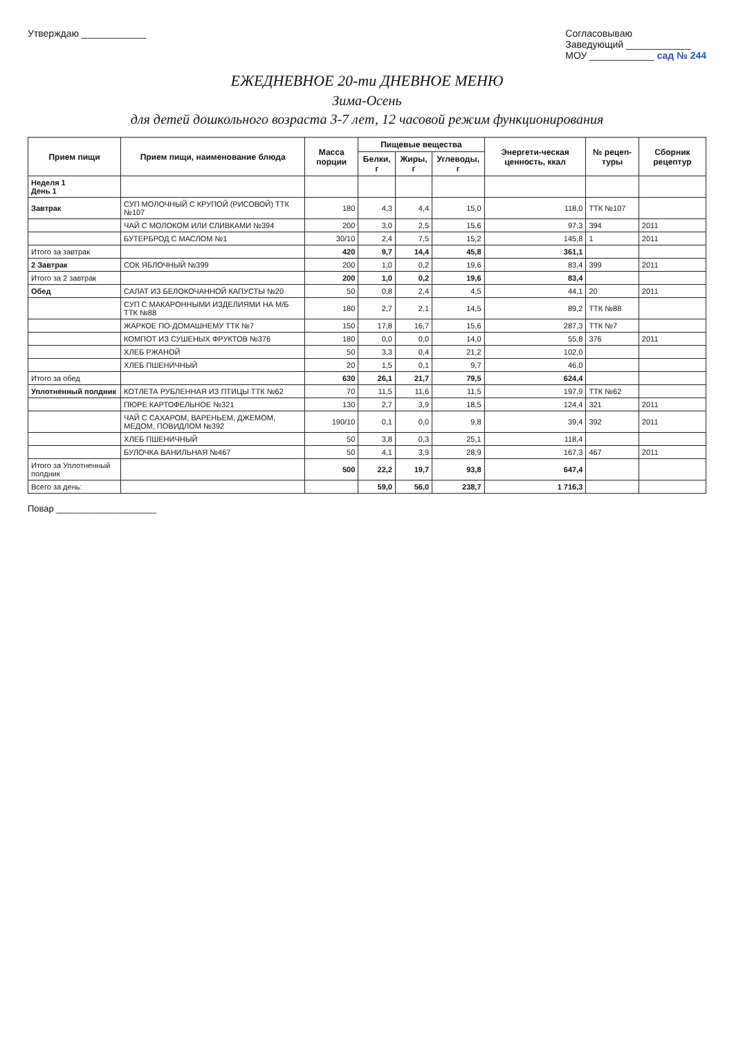Утверждаю ____________ Согласовываю
Заведующий ____________
МОУ ____________ сад № 244
ЕЖЕДНЕВНОЕ 20-ти ДНЕВНОЕ МЕНЮ
Зима-Осень
для детей дошкольного возраста 3-7 лет, 12 часовой режим функционирования
| Прием пищи | Прием пищи, наименование блюда | Масса порции | Пищевые вещества | | | Энергети-ческая ценность, ккал | № рецеп-туры | Сборник рецептур |
| --- | --- | --- | --- | --- | --- | --- | --- | --- |
| | | | Белки, г | Жиры, г | Углеводы, г | | | |
| Неделя 1 День 1 | | | | | | | | |
| Завтрак | СУП МОЛОЧНЫЙ С КРУПОЙ (РИСОВОЙ) ТТК №107 | 180 | 4,3 | 4,4 | 15,0 | 118,0 | ТТК №107 | |
| | ЧАЙ С МОЛОКОМ ИЛИ СЛИВКАМИ №394 | 200 | 3,0 | 2,5 | 15,6 | 97,3 | 394 | 2011 |
| | БУТЕРБРОД С МАСЛОМ №1 | 30/10 | 2,4 | 7,5 | 15,2 | 145,8 | 1 | 2011 |
| Итого за завтрак | | 420 | 9,7 | 14,4 | 45,8 | 361,1 | | |
| 2 Завтрак | СОК ЯБЛОЧНЫЙ №399 | 200 | 1,0 | 0,2 | 19,6 | 83,4 | 399 | 2011 |
| Итого за 2 завтрак | | 200 | 1,0 | 0,2 | 19,6 | 83,4 | | |
| Обед | САЛАТ ИЗ БЕЛОКОЧАННОЙ КАПУСТЫ №20 | 50 | 0,8 | 2,4 | 4,5 | 44,1 | 20 | 2011 |
| | СУП С МАКАРОННЫМИ ИЗДЕЛИЯМИ НА М/Б ТТК №88 | 180 | 2,7 | 2,1 | 14,5 | 89,2 | ТТК №88 | |
| | ЖАРКОЕ ПО-ДОМАШНЕМУ ТТК №7 | 150 | 17,8 | 16,7 | 15,6 | 287,3 | ТТК №7 | |
| | КОМПОТ ИЗ СУШЕНЫХ ФРУКТОВ №376 | 180 | 0,0 | 0,0 | 14,0 | 55,8 | 376 | 2011 |
| | ХЛЕБ РЖАНОЙ | 50 | 3,3 | 0,4 | 21,2 | 102,0 | | |
| | ХЛЕБ ПШЕНИЧНЫЙ | 20 | 1,5 | 0,1 | 9,7 | 46,0 | | |
| Итого за обед | | 630 | 26,1 | 21,7 | 79,5 | 624,4 | | |
| Уплотненный полдник | КОТЛЕТА РУБЛЕННАЯ ИЗ ПТИЦЫ ТТК №62 | 70 | 11,5 | 11,6 | 11,5 | 197,9 | ТТК №62 | |
| | ПЮРЕ КАРТОФЕЛЬНОЕ №321 | 130 | 2,7 | 3,9 | 18,5 | 124,4 | 321 | 2011 |
| | ЧАЙ С САХАРОМ, ВАРЕНЬЕМ, ДЖЕМОМ, МЕДОМ, ПОВИДЛОМ №392 | 190/10 | 0,1 | 0,0 | 9,8 | 39,4 | 392 | 2011 |
| | ХЛЕБ ПШЕНИЧНЫЙ | 50 | 3,8 | 0,3 | 25,1 | 118,4 | | |
| | БУЛОЧКА ВАНИЛЬНАЯ №467 | 50 | 4,1 | 3,9 | 28,9 | 167,3 | 467 | 2011 |
| Итого за Уплотненный полдник | | 500 | 22,2 | 19,7 | 93,8 | 647,4 | | |
| Всего за день: | | | 59,0 | 56,0 | 238,7 | 1 716,3 | | |
Повар ____________________